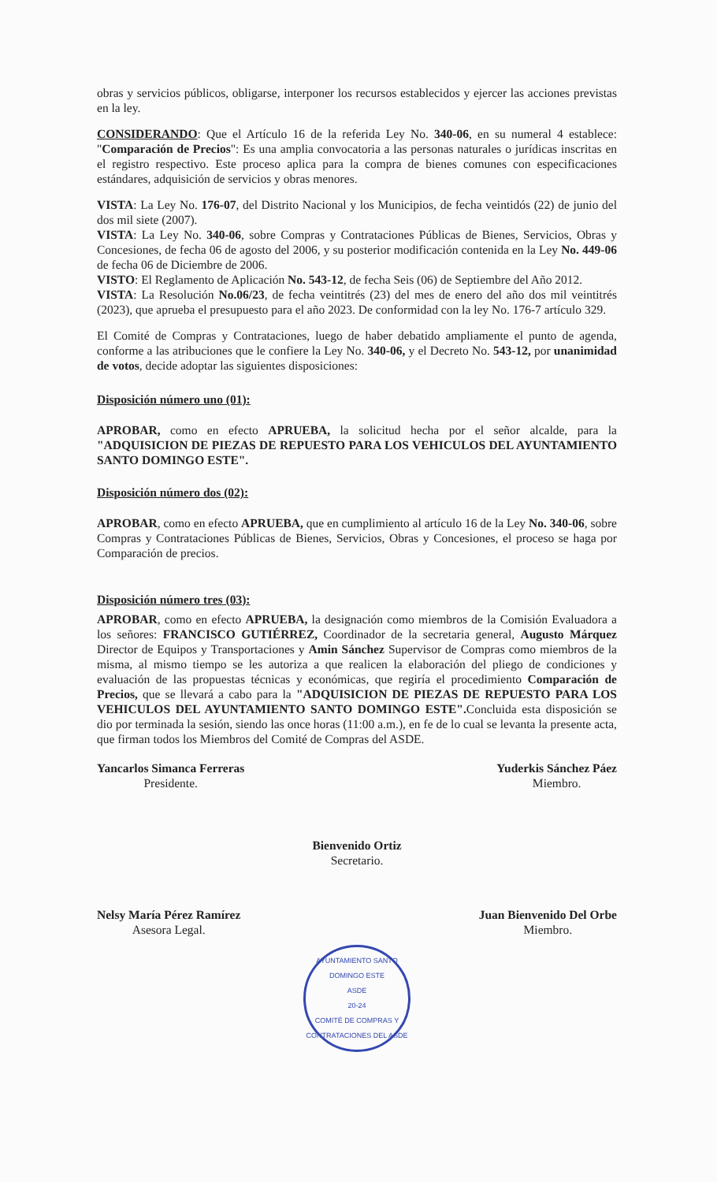obras y servicios públicos, obligarse, interponer los recursos establecidos y ejercer las acciones previstas en la ley.
CONSIDERANDO: Que el Artículo 16 de la referida Ley No. 340-06, en su numeral 4 establece: "Comparación de Precios": Es una amplia convocatoria a las personas naturales o jurídicas inscritas en el registro respectivo. Este proceso aplica para la compra de bienes comunes con especificaciones estándares, adquisición de servicios y obras menores.
VISTA: La Ley No. 176-07, del Distrito Nacional y los Municipios, de fecha veintidós (22) de junio del dos mil siete (2007).
VISTA: La Ley No. 340-06, sobre Compras y Contrataciones Públicas de Bienes, Servicios, Obras y Concesiones, de fecha 06 de agosto del 2006, y su posterior modificación contenida en la Ley No. 449-06 de fecha 06 de Diciembre de 2006.
VISTO: El Reglamento de Aplicación No. 543-12, de fecha Seis (06) de Septiembre del Año 2012.
VISTA: La Resolución No.06/23, de fecha veintitrés (23) del mes de enero del año dos mil veintitrés (2023), que aprueba el presupuesto para el año 2023. De conformidad con la ley No. 176-7 artículo 329.
El Comité de Compras y Contrataciones, luego de haber debatido ampliamente el punto de agenda, conforme a las atribuciones que le confiere la Ley No. 340-06, y el Decreto No. 543-12, por unanimidad de votos, decide adoptar las siguientes disposiciones:
Disposición número uno (01):
APROBAR, como en efecto APRUEBA, la solicitud hecha por el señor alcalde, para la "ADQUISICION DE PIEZAS DE REPUESTO PARA LOS VEHICULOS DEL AYUNTAMIENTO SANTO DOMINGO ESTE".
Disposición número dos (02):
APROBAR, como en efecto APRUEBA, que en cumplimiento al artículo 16 de la Ley No. 340-06, sobre Compras y Contrataciones Públicas de Bienes, Servicios, Obras y Concesiones, el proceso se haga por Comparación de precios.
Disposición número tres (03):
APROBAR, como en efecto APRUEBA, la designación como miembros de la Comisión Evaluadora a los señores: FRANCISCO GUTIÉRREZ, Coordinador de la secretaria general, Augusto Márquez Director de Equipos y Transportaciones y Amin Sánchez Supervisor de Compras como miembros de la misma, al mismo tiempo se les autoriza a que realicen la elaboración del pliego de condiciones y evaluación de las propuestas técnicas y económicas, que regiría el procedimiento Comparación de Precios, que se llevará a cabo para la "ADQUISICION DE PIEZAS DE REPUESTO PARA LOS VEHICULOS DEL AYUNTAMIENTO SANTO DOMINGO ESTE". Concluida esta disposición se dio por terminada la sesión, siendo las once horas (11:00 a.m.), en fe de lo cual se levanta la presente acta, que firman todos los Miembros del Comité de Compras del ASDE.
Yancarlos Simanca Ferreras
Presidente.
Yuderkis Sánchez Páez
Miembro.
Bienvenido Ortiz
Secretario.
Nelsy María Pérez Ramírez
Asesora Legal.
Juan Bienvenido Del Orbe
Miembro.
AYUNTAMIENTO SANTO DOMINGO ESTE
ASDE
20-24
COMITÉ DE COMPRAS Y CONTRATACIONES DEL ASDE